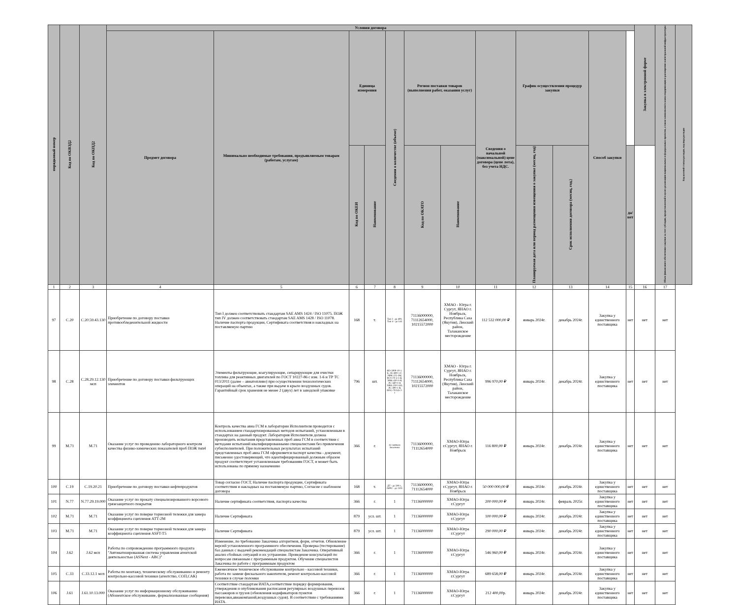| порядковый номер | Код по ОКВЭД2 | Код по ОКПД2 | Условия договора | | | | | | | | | | | | Закупка в электронной форме | Объем финансового обеспечения закупки за счет субсидии, предоставляемой в целях реализации национальных и федеральных проектов, а также комплексного плана модернизации и расширения магистральной инфраструктуры | Код целевой статьи расходов, код вида расходов |
| --- | --- | --- | --- | --- | --- | --- | --- | --- | --- | --- | --- | --- | --- | --- | --- | --- | --- |
| | | | Предмет договора | Минимально необходимые требования, предъявляемым товарам (работам, услугам) | Единица измерения | | Сведения о количестве (объеме) | Регион поставки товаров (выполнения работ, оказания услуг) | | Сведения о начальной (максимальной) цене договора (цене лота), без учета НДС. | График осуществления процедур закупки | | Способ закупки | | | | |
| | | | | | Код по ОКЕИ | Наименование | | Код по ОКАТО | Наименование | | Планируемая дата или период размещения извещения о закупке (месяц, год) | Срок исполнения договора (месяц, год.) | | да/нет | | | |
| 1 | 2 | 3 | 4 | 5 | 6 | 7 | 8 | 9 | 10 | 11 | 12 | 13 | 14 | 15 | 16 | 17 | |
| 97 | C.20 | C.20.59.43.130 | Приобретение по договору поставки противообледенительной жидкости | Тип I должен соответствовать стандартам SAE AMS 1424 / ISO 11075. ПОЖ тип IV должен соответствовать стандартам SAE AMS 1428 / ISO 11078. Наличие паспорта продукции, Сертификата соответствия и накладных на поставляемую партию | 168 | т. | Тип I - до 400, Тип 4 - до 144 | 71136000000, 71112654000, 10215572000 | ХМАО - Югра г. Сургут, ЯНАО г. Ноябрьск, Республика Саха (Якутия), Ленский район, Талаканское месторождение | 112 532 000,00 ₽ | январь 2024г. | декабрь 2024г. | Закупка у единственного поставщика | нет | нет | нет | |
| 98 | C.28 | C.28.29.12.130 мсп | Приобретение по договору поставки фильтрующих элементов | Элементы фильтрующие, коагулирующие, сепарирующие для очистки топлива для реактивных двигателей по ГОСТ 10227-86 с изм. 1-6 и ТР ТС 013/2011 (далее – авиатопливо) при осуществлении технологических операций на объектах, а также при выдаче в крыло воздушных судов. Гарантийный срок хранения не менее 2 (двух) лет в заводской упаковке | 796 | шт. | ФЭ-2000-10-1-Б, ЭС-800-1-Г, ЭФК-225-3М, ФЭ-170-3-1-В, ЭФК-450-3-Н, ЭС-560-1-О, ЭФК-250-5-Ю, ЭС-300-1-В, ФЭС-70/245-2-1 | 71136000000, 71112654000, 10215572000 | ХМАО - Югра г. Сургут, ЯНАО г. Ноябрьск, Республика Саха (Якутия), Ленский район, Талаканское месторождение | 996 970,00 ₽ | январь 2024г. | декабрь 2024г. | Закупка у единственного поставщика | нет | нет | нет | |
| 99 | M.71 | M.71 | Оказание услуг по проведению лабораторного контроля качества физико-химических показателей проб ПОЖ тип4 | Контроль качества авиа ГСМ в лаборатории Исполнителя проводится с использованием стандартизированных методов испытаний, установленным в стандартах на данный продукт. Лаборатория Исполнителя должна производить испытания представленных проб авиа ГСМ в соответствии с методами испытаний квалифицированными специалистами без привлечения субисполнителей. При положительных результатах испытаний представленных проб авиа ГСМ оформляется паспорт качества - документ, письменно удостоверяющий, что идентифицированный должным образом продукт соответствует установленным требованиям ГОСТ, и может быть использованы по прямому назначению | 366 | г. | по заявкам Заказчика | 71136000000, 71112654000 | ХМАО-Югра г.Сургут, ЯНАО г. Ноябрьск | 116 800,00 ₽ | январь 2024г. | декабрь 2024г. | Закупка у единственного поставщика | нет | нет | нет | |
| 100 | C.19 | C.19.20.21 | Приобретение по договору поставки нефтепродуктов | Товар согласно ГОСТ, Наличие паспорта продукции, Сертификата соответствия и накладных на поставляемую партию, Согласие с шаблоном договора | 168 | т. | ДТ - до 500 т., АИ92 - до 150т. | 71136000000, 71112654000 | ХМАО-Югра г.Сургут, ЯНАО г. Ноябрьск | 50 000 000,00 ₽ | январь 2024г. | декабрь 2024г. | Закупка у единственного поставщика | нет | нет | нет | |
| 101 | N.77 | N.77.29.19.000 | Оказание услуг по прокату специализированного ворсового грязезащитного покрытия | Наличие сертификата соответствия, паспорта качества | 366 | г. | 1 | 71136000000 | ХМАО-Югра г.Сургут | 200 000,00 ₽ | январь 2024г. | февраль 2025г. | Закупка у единственного поставщика | нет | нет | нет | |
| 102 | M.71 | M.71 | Оказание услуг по поверке тормозной тележки для замера коэффициента сцепления АТТ-2М | Наличие Сертификата | 879 | усл. шт. | 1 | 71136000000 | ХМАО-Югра г.Сургут | 100 000,00 ₽ | январь 2024г. | декабрь 2024г. | Закупка у единственного поставщика | нет | нет | нет | |
| 103 | M.71 | M.71 | Оказание услуг по поверке тормозной тележки для замера коэффициента сцепления ASFT-T5 | Наличие Сертификата | 879 | усл. шт. | 1 | 71136000000 | ХМАО-Югра г.Сургут | 290 000,00 ₽ | январь 2024г. | декабрь 2024г. | Закупка у единственного поставщика | нет | нет | нет | |
| 104 | J.62 | J.62 мсп | Работы по сопровождению программного продукта "Автоматизированная система управления агентской деятельностью (ASNext - ABC)" | Изменение, по требованию Заказчика алгоритмов, форм, отчетов. Обновление версий установленного программного обеспечения. Проверка (тестирование) баз данных с выдачей рекомендаций специалистам Заказчика. Оперативный анализ сбойных ситуаций и их устранение. Проведение консультаций по вопросам связанным с программным продуктом. Обучение специалистов Заказчика по работе с программным продуктом | 366 | г. | 1 | 71136000000 | ХМАО-Югра г.Сургут | 546 960,00 ₽ | январь 2024г. | декабрь 2024г. | Закупка у единственного поставщика | нет | нет | нет | |
| 105 | C.33 | C.33.12.1 мсп | Работы по монтажу, техническому обслуживанию и ремонту контрольно-кассовой техники (агентство, СОП,САК) | Ежемесячное техническое обслуживание контрольно - кассовой техники, работа по замене фискального накопителя, ремонт контрольно-кассовой техники в случае поломки | 366 | г. | 1 | 71136000000 | ХМАО-Югра г.Сургут | 689 658,00 ₽ | январь 2024г. | декабрь 2024г. | Закупка у единственного поставщика | нет | нет | нет | |
| 106 | J.61 | J.61.10.13.000 | Оказание услуг по информационному обслуживанию (Абонентское обслуживание, формализованные сообщения) | Соответствие стандартам ИАТА,соответствие порядку формирования, утверждения и опубликования расписания регулярных воздушных перевозок пассажиров и грузов (обновления кодификаторов пунктов перевозки,авиакомпаний,воздушных судов). В соответствии с требованиями ИАТА. | 366 | г. | 1 | 71136000000 | ХМАО-Югра г.Сургут | 212 400,00р. | январь 2024г. | декабрь 2024г. | Закупка у единственного поставщика | нет | нет | нет | |